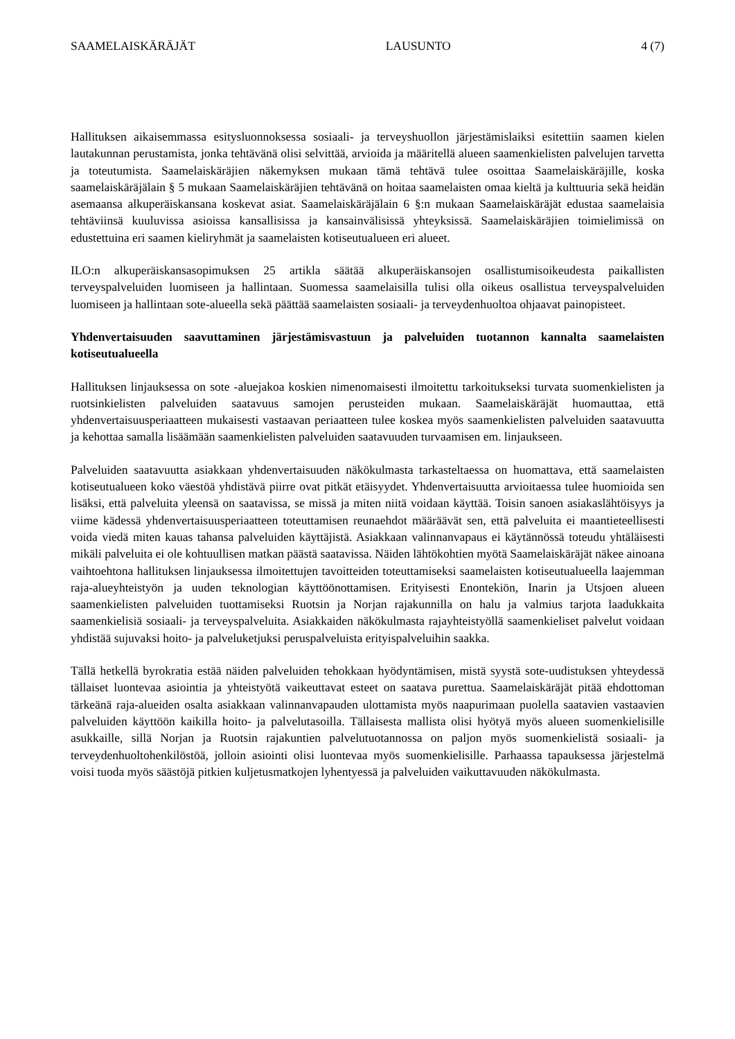SAAMELAISKÄRÄJÄT LAUSUNTO 4 (7)
Hallituksen aikaisemmassa esitysluonnoksessa sosiaali- ja terveyshuollon järjestämislaiksi esitettiin saamen kielen lautakunnan perustamista, jonka tehtävänä olisi selvittää, arvioida ja määritellä alueen saamenkielisten palvelujen tarvetta ja toteutumista. Saamelaiskäräjien näkemyksen mukaan tämä tehtävä tulee osoittaa Saamelaiskäräjille, koska saamelaiskäräjälain § 5 mukaan Saamelaiskäräjien tehtävänä on hoitaa saamelaisten omaa kieltä ja kulttuuria sekä heidän asemaansa alkuperäiskansana koskevat asiat. Saamelaiskäräjälain 6 §:n mukaan Saamelaiskäräjät edustaa saamelaisia tehtäviinsä kuuluvissa asioissa kansallisissa ja kansainvälisissä yhteyksissä. Saamelaiskäräjien toimielimissä on edustettuina eri saamen kieliryhmät ja saamelaisten kotiseutualueen eri alueet.
ILO:n alkuperäiskansasopimuksen 25 artikla säätää alkuperäiskansojen osallistumisoikeudesta paikallisten terveyspalveluiden luomiseen ja hallintaan. Suomessa saamelaisilla tulisi olla oikeus osallistua terveyspalveluiden luomiseen ja hallintaan sote-alueella sekä päättää saamelaisten sosiaali- ja terveydenhuoltoa ohjaavat painopisteet.
Yhdenvertaisuuden saavuttaminen järjestämisvastuun ja palveluiden tuotannon kannalta saamelaisten kotiseutualueella
Hallituksen linjauksessa on sote -aluejakoa koskien nimenomaisesti ilmoitettu tarkoitukseksi turvata suomenkielisten ja ruotsinkielisten palveluiden saatavuus samojen perusteiden mukaan. Saamelaiskäräjät huomauttaa, että yhdenvertaisuusperiaatteen mukaisesti vastaavan periaatteen tulee koskea myös saamenkielisten palveluiden saatavuutta ja kehottaa samalla lisäämään saamenkielisten palveluiden saatavuuden turvaamisen em. linjaukseen.
Palveluiden saatavuutta asiakkaan yhdenvertaisuuden näkökulmasta tarkasteltaessa on huomattava, että saamelaisten kotiseutualueen koko väestöä yhdistävä piirre ovat pitkät etäisyydet. Yhdenvertaisuutta arvioitaessa tulee huomioida sen lisäksi, että palveluita yleensä on saatavissa, se missä ja miten niitä voidaan käyttää. Toisin sanoen asiakaslähtöisyys ja viime kädessä yhdenvertaisuusperiaatteen toteuttamisen reunaehdot määräävät sen, että palveluita ei maantieteellisesti voida viedä miten kauas tahansa palveluiden käyttäjistä. Asiakkaan valinnanvapaus ei käytännössä toteudu yhtäläisesti mikäli palveluita ei ole kohtuullisen matkan päästä saatavissa. Näiden lähtökohtien myötä Saamelaiskäräjät näkee ainoana vaihtoehtona hallituksen linjauksessa ilmoitettujen tavoitteiden toteuttamiseksi saamelaisten kotiseutualueella laajemman raja-alueyhteistyön ja uuden teknologian käyttöönottamisen. Erityisesti Enontekiön, Inarin ja Utsjoen alueen saamenkielisten palveluiden tuottamiseksi Ruotsin ja Norjan rajakunnilla on halu ja valmius tarjota laadukkaita saamenkielisiä sosiaali- ja terveyspalveluita. Asiakkaiden näkökulmasta rajayhteistyöllä saamenkieliset palvelut voidaan yhdistää sujuvaksi hoito- ja palveluketjuksi peruspalveluista erityispalveluihin saakka.
Tällä hetkellä byrokratia estää näiden palveluiden tehokkaan hyödyntämisen, mistä syystä sote-uudistuksen yhteydessä tällaiset luontevaa asiointia ja yhteistyötä vaikeuttavat esteet on saatava purettua. Saamelaiskäräjät pitää ehdottoman tärkeänä raja-alueiden osalta asiakkaan valinnanvapauden ulottamista myös naapurimaan puolella saatavien vastaavien palveluiden käyttöön kaikilla hoito- ja palvelutasoilla. Tällaisesta mallista olisi hyötyä myös alueen suomenkielisille asukkaille, sillä Norjan ja Ruotsin rajakuntien palvelutuotannossa on paljon myös suomenkielistä sosiaali- ja terveydenhuoltohenkilöstöä, jolloin asiointi olisi luontevaa myös suomenkielisille. Parhaassa tapauksessa järjestelmä voisi tuoda myös säästöjä pitkien kuljetusmatkojen lyhentyessä ja palveluiden vaikuttavuuden näkökulmasta.